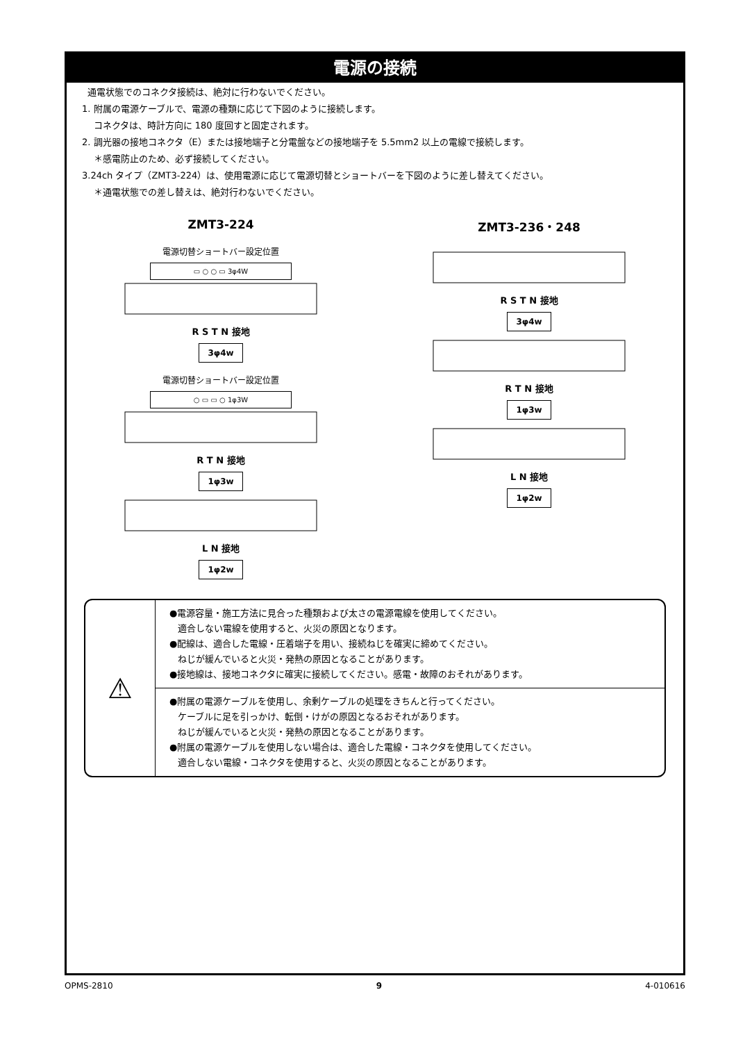電源の接続
通電状態でのコネクタ接続は、絶対に行わないでください。
1. 附属の電源ケーブルで、電源の種類に応じて下図のように接続します。
コネクタは、時計方向に 180 度回すと固定されます。
2. 調光器の接地コネクタ（E）または接地端子と分電盤などの接地端子を 5.5mm2 以上の電線で接続します。
＊感電防止のため、必ず接続してください。
3.24ch タイプ（ZMT3-224）は、使用電源に応じて電源切替とショートバーを下図のように差し替えてください。
＊通電状態での差し替えは、絶対行わないでください。
ZMT3-224
電源切替ショートバー設定位置
▭ ○ ○ ▭ 3φ4W
R S T N 接地
3φ4w
電源切替ショートバー設定位置
○ ▭ ▭ ○ 1φ3W
R T N 接地
1φ3w
L N 接地
1φ2w
ZMT3-236・248
R S T N 接地
3φ4w
R T N 接地
1φ3w
L N 接地
1φ2w
⚠
●電源容量・施工方法に見合った種類および太さの電源電線を使用してください。
適合しない電線を使用すると、火災の原因となります。
●配線は、適合した電線・圧着端子を用い、接続ねじを確実に締めてください。
ねじが緩んでいると火災・発熱の原因となることがあります。
●接地線は、接地コネクタに確実に接続してください。感電・故障のおそれがあります。
●附属の電源ケーブルを使用し、余剰ケーブルの処理をきちんと行ってください。
ケーブルに足を引っかけ、転倒・けがの原因となるおそれがあります。
ねじが緩んでいると火災・発熱の原因となることがあります。
●附属の電源ケーブルを使用しない場合は、適合した電線・コネクタを使用してください。
適合しない電線・コネクタを使用すると、火災の原因となることがあります。
OPMS-2810 9 4-010616